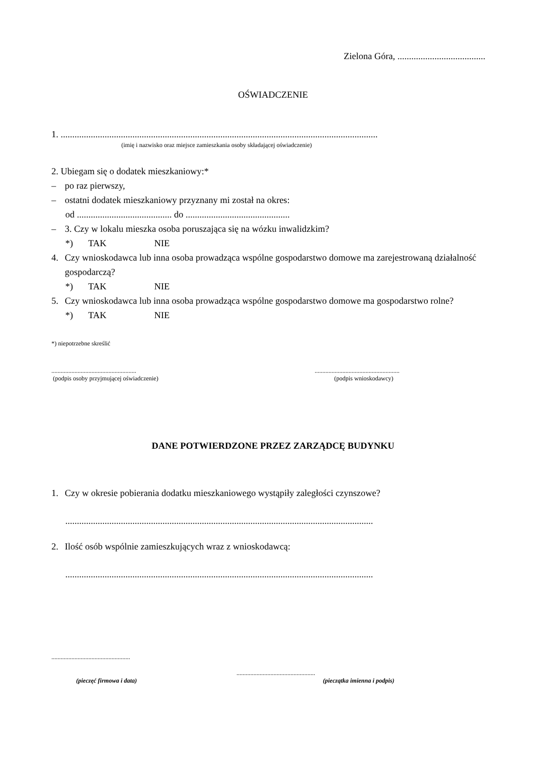Zielona Góra, ......................................
OŚWIADCZENIE
1. .........................................................................................................................................
(imię i nazwisko oraz miejsce zamieszkania osoby składającej oświadczenie)
2. Ubiegam się o dodatek mieszkaniowy:*
– po raz pierwszy,
– ostatni dodatek mieszkaniowy przyznany mi został na okres:
od ......................................... do .............................................
– 3. Czy w lokalu mieszka osoba poruszająca się na wózku inwalidzkim?
*) TAK NIE
4. Czy wnioskodawca lub inna osoba prowadząca wspólne gospodarstwo domowe ma zarejestrowaną działalność gospodarczą?
*) TAK NIE
5. Czy wnioskodawca lub inna osoba prowadząca wspólne gospodarstwo domowe ma gospodarstwo rolne?
*) TAK NIE
*) niepotrzebne skreślić
.......................................................
(podpis osoby przyjmującej oświadczenie)
.......................................................
(podpis wnioskodawcy)
DANE POTWIERDZONE PRZEZ ZARZĄDCĘ BUDYNKU
1. Czy w okresie pobierania dodatku mieszkaniowego wystąpiły zaległości czynszowe?
.....................................................................................................................................
2. Ilość osób wspólnie zamieszkujących wraz z wnioskodawcą:
.....................................................................................................................................
...................................................
...................................................
(pieczęć firmowa i data) (pieczątka imienna i podpis)